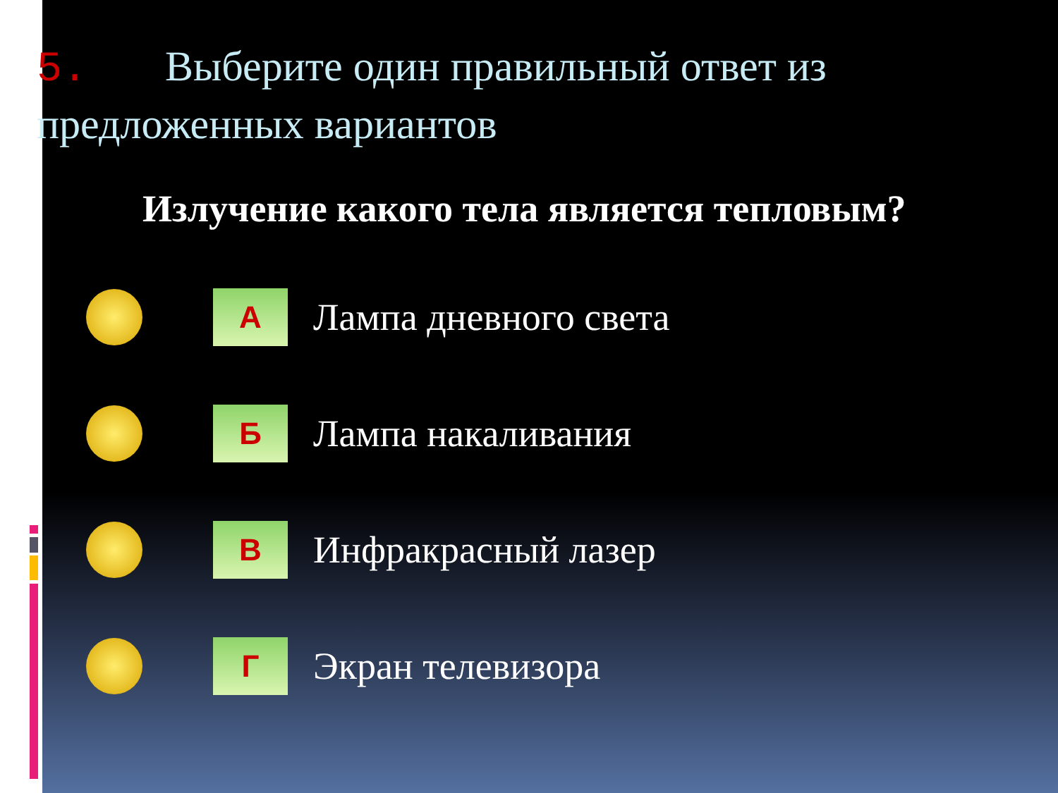5. Выберите один правильный ответ из предложенных вариантов
Излучение какого тела является тепловым?
А
Лампа дневного света
Б
Лампа накаливания
В
Инфракрасный лазер
Г
Экран телевизора